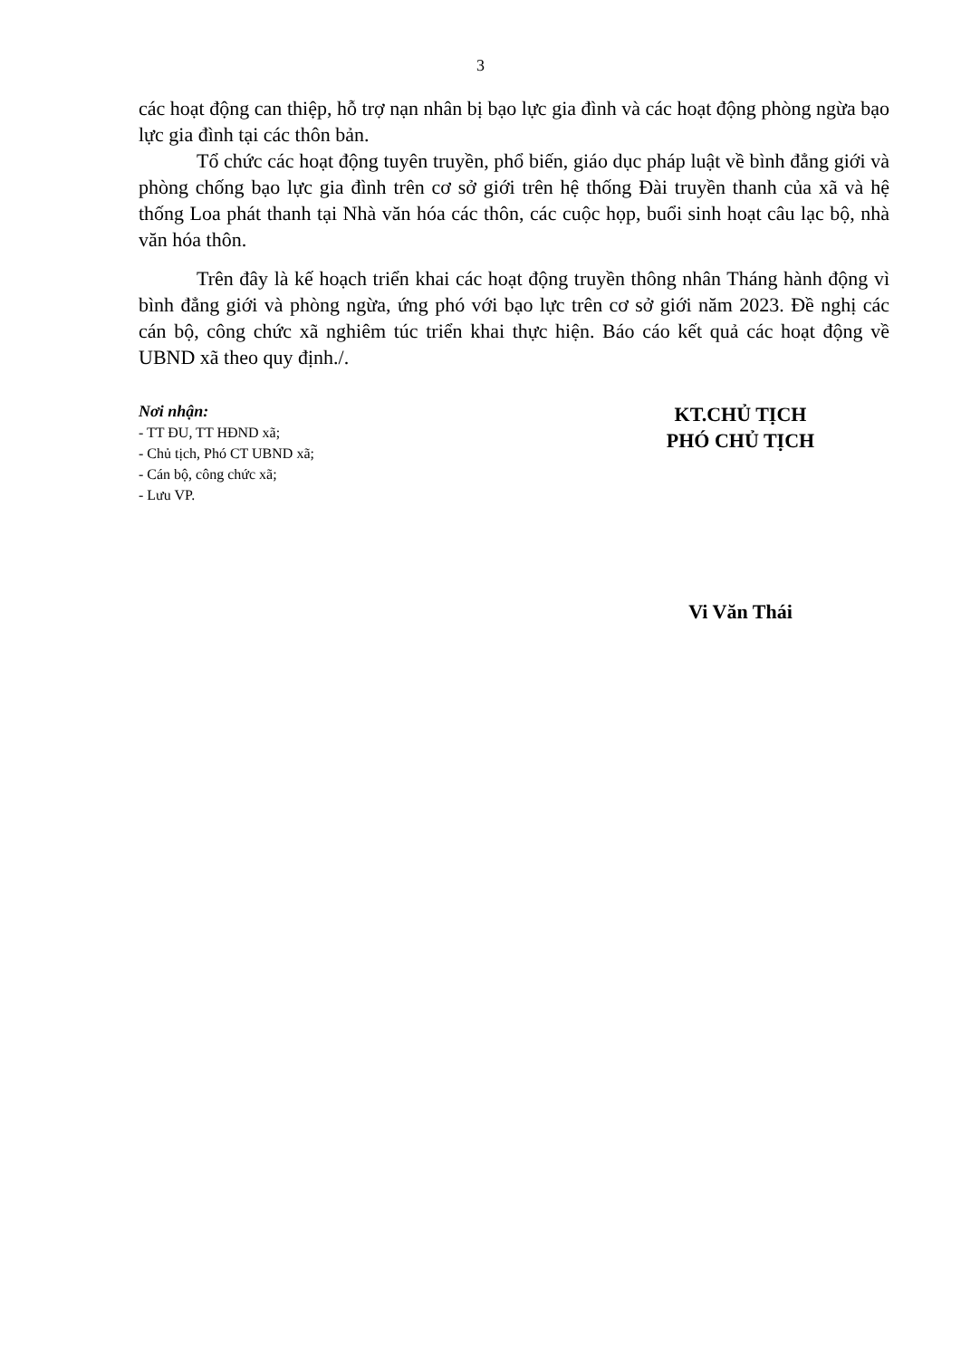3
các hoạt động can thiệp, hỗ trợ nạn nhân bị bạo lực gia đình và các hoạt động phòng ngừa bạo lực gia đình tại các thôn bản.
Tổ chức các hoạt động tuyên truyền, phổ biến, giáo dục pháp luật về bình đẳng giới và phòng chống bạo lực gia đình trên cơ sở giới trên hệ thống Đài truyền thanh của xã và hệ thống Loa phát thanh tại Nhà văn hóa các thôn, các cuộc họp, buổi sinh hoạt câu lạc bộ, nhà văn hóa thôn.
Trên đây là kế hoạch triển khai các hoạt động truyền thông nhân Tháng hành động vì bình đẳng giới và phòng ngừa, ứng phó với bạo lực trên cơ sở giới năm 2023. Đề nghị các cán bộ, công chức xã nghiêm túc triển khai thực hiện. Báo cáo kết quả các hoạt động về UBND xã theo quy định./.
Nơi nhận:
- TT ĐU, TT HĐND xã;
- Chủ tịch, Phó CT UBND xã;
- Cán bộ, công chức xã;
- Lưu VP.
KT.CHỦ TỊCH
PHÓ CHỦ TỊCH
Vi Văn Thái